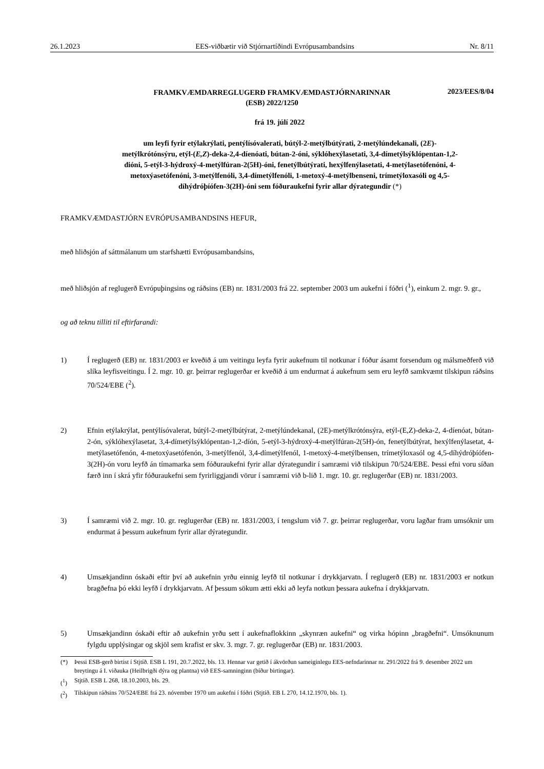26.1.2023 EES-viðbætir við Stjórnartíðindi Evrópusambandsins Nr. 8/11
FRAMKVÆMDARREGLUGERÐ FRAMKVÆMDASTJÓRNARINNAR
(ESB) 2022/1250
2023/EES/8/04
frá 19. júlí 2022
um leyfi fyrir etýlakrýlati, pentýlísóvalerati, bútýl-2-metýlbútýrati, 2-metýlúndekanali, (2E)-metýlkrótónsýru, etýl-(E,Z)-deka-2,4-díenóati, bútan-2-óni, sýklóhexýlasetati, 3,4-dímetýlsýklópentan-1,2-dióni, 5-etýl-3-hýdroxý-4-metýlfúran-2(5H)-óni, fenetýlbútýrati, hexýlfenýlasetati, 4-metýlasetófenóni, 4-metoxýasetófenóni, 3-metýlfenóli, 3,4-dímetýlfenóli, 1-metoxý-4-metýlbenseni, trímetýloxasóli og 4,5-díhýdróþíófen-3(2H)-óni sem fóðuraukefni fyrir allar dýrategundir (*)
FRAMKVÆMDASTJÓRN EVRÓPUSAMBANDSINS HEFUR,
með hliðsjón af sáttmálanum um starfshætti Evrópusambandsins,
með hliðsjón af reglugerð Evrópuþingsins og ráðsins (EB) nr. 1831/2003 frá 22. september 2003 um aukefni í fóðri (<sup>1</sup>), einkum 2. mgr. 9. gr.,
og að teknu tilliti til eftirfarandi:
1) Í reglugerð (EB) nr. 1831/2003 er kveðið á um veitingu leyfa fyrir aukefnum til notkunar í fóður ásamt forsendum og málsmeðferð við slíka leyfisveitingu. Í 2. mgr. 10. gr. þeirrar reglugerðar er kveðið á um endurmat á aukefnum sem eru leyfð samkvæmt tilskipun ráðsins 70/524/EBE (<sup>2</sup>).
2) Efnin etýlakrýlat, pentýlísóvalerat, bútýl-2-metýlbútýrat, 2-metýlúndekanal, (2E)-metýlkrótónsýra, etýl-(E,Z)-deka-2, 4-díenóat, bútan-2-ón, sýklóhexýlasetat, 3,4-dímetýlsýklópentan-1,2-díón, 5-etýl-3-hýdroxý-4-metýlfúran-2(5H)-ón, fenetýlbútýrat, hexýlfenýlasetat, 4-metýlasetófenón, 4-metoxýasetófenón, 3-metýlfenól, 3,4-dímetýlfenól, 1-metoxý-4-metýlbensen, trímetýloxasól og 4,5-díhýdróþíófen-3(2H)-ón voru leyfð án tímamarka sem fóðuraukefni fyrir allar dýrategundir í samræmi við tilskipun 70/524/EBE. Þessi efni voru síðan færð inn í skrá yfir fóðuraukefni sem fyrirliggjandi vörur í samræmi við b-lið 1. mgr. 10. gr. reglugerðar (EB) nr. 1831/2003.
3) Í samræmi við 2. mgr. 10. gr. reglugerðar (EB) nr. 1831/2003, í tengslum við 7. gr. þeirrar reglugerðar, voru lagðar fram umsóknir um endurmat á þessum aukefnum fyrir allar dýrategundir.
4) Umsækjandinn óskaði eftir því að aukefnin yrðu einnig leyfð til notkunar í drykkjarvatn. Í reglugerð (EB) nr. 1831/2003 er notkun bragðefna þó ekki leyfð í drykkjarvatn. Af þessum sökum ætti ekki að leyfa notkun þessara aukefna í drykkjarvatn.
5) Umsækjandinn óskaði eftir að aukefnin yrðu sett í aukefnaflokkinn „skynræn aukefni“ og virka hópinn „bragðefni“. Umsóknunum fylgdu upplýsingar og skjöl sem krafist er skv. 3. mgr. 7. gr. reglugerðar (EB) nr. 1831/2003.
(*) Þessi ESB-gerð birtist í Stjtíð. ESB L 191, 20.7.2022, bls. 13. Hennar var getið í ákvörðun sameiginlegu EES-nefndarinnar nr. 291/2022 frá 9. desember 2022 um breytingu á I. viðauka (Heilbrigði dýra og plantna) við EES-samninginn (bíður birtingar).
(<sup>1</sup>) Stjtíð. ESB L 268, 18.10.2003, bls. 29.
(<sup>2</sup>) Tilskipun ráðsins 70/524/EBE frá 23. nóvember 1970 um aukefni í fóðri (Stjtíð. EB L 270, 14.12.1970, bls. 1).